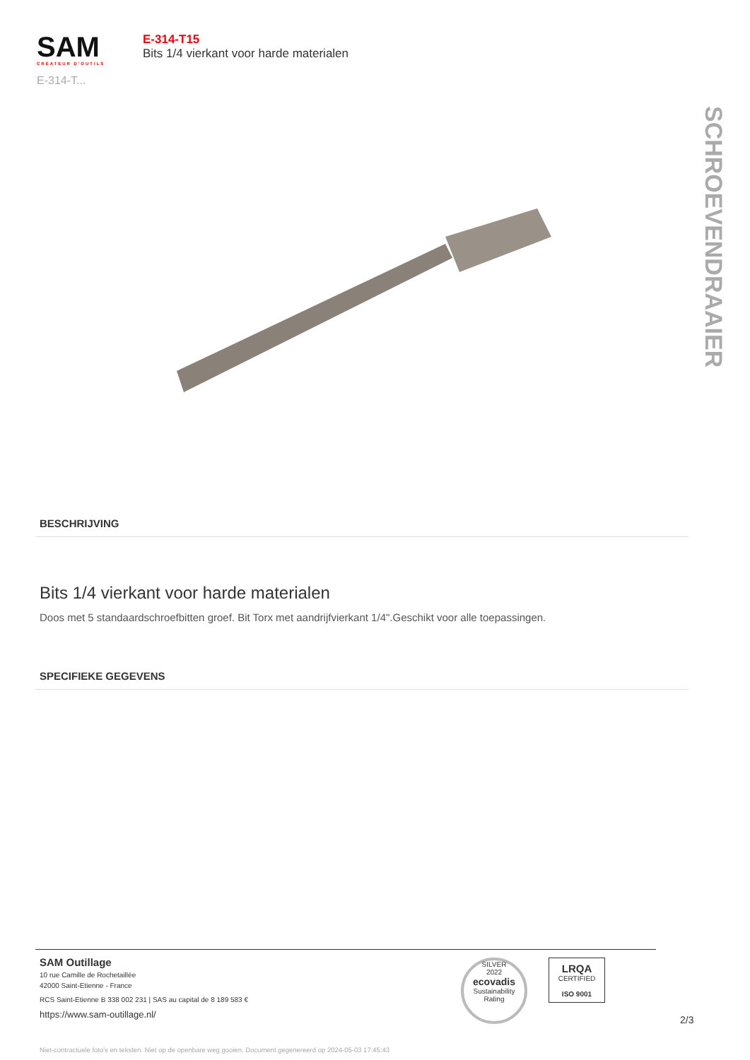SAM
CRÉATEUR D'OUTILS
E-314-T...
E-314-T15
Bits 1/4 vierkant voor harde materialen
SCHROEVENDRAAIER
BESCHRIJVING
Bits 1/4 vierkant voor harde materialen
Doos met 5 standaardschroefbitten groef. Bit Torx met aandrijfvierkant 1/4".Geschikt voor alle toepassingen.
SPECIFIEKE GEGEVENS
SAM Outillage
10 rue Camille de Rochetaillée
42000 Saint-Etienne - France
RCS Saint-Etienne B 338 002 231 | SAS au capital de 8 189 583 €
https://www.sam-outillage.nl/
SILVER
2022
ecovadis
Sustainability Rating
LRQA
CERTIFIED
ISO 9001
2/3
Niet-contractuele foto's en teksten. Niet op de openbare weg gooien. Document gegenereerd op 2024-05-03 17:45:43